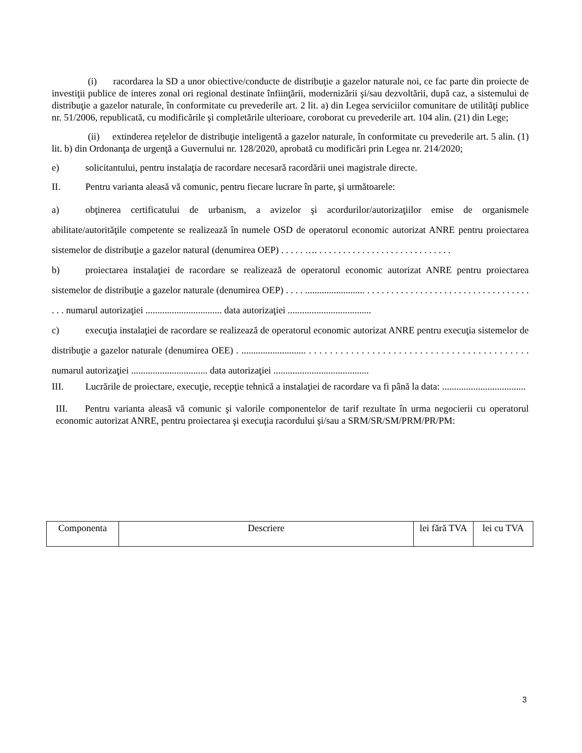(i) racordarea la SD a unor obiective/conducte de distribuţie a gazelor naturale noi, ce fac parte din proiecte de investiţii publice de interes zonal ori regional destinate înfiinţării, modernizării şi/sau dezvoltării, după caz, a sistemului de distribuţie a gazelor naturale, în conformitate cu prevederile art. 2 lit. a) din Legea serviciilor comunitare de utilităţi publice nr. 51/2006, republicată, cu modificările şi completările ulterioare, coroborat cu prevederile art. 104 alin. (21) din Lege;
(ii) extinderea reţelelor de distribuţie inteligentă a gazelor naturale, în conformitate cu prevederile art. 5 alin. (1) lit. b) din Ordonanţa de urgenţă a Guvernului nr. 128/2020, aprobată cu modificări prin Legea nr. 214/2020;
e) solicitantului, pentru instalaţia de racordare necesară racordării unei magistrale directe.
II. Pentru varianta aleasă vă comunic, pentru fiecare lucrare în parte, şi următoarele:
a) obţinerea certificatului de urbanism, a avizelor şi acordurilor/autorizaţiilor emise de organismele abilitate/autorităţile competente se realizează în numele OSD de operatorul economic autorizat ANRE pentru proiectarea sistemelor de distribuţie a gazelor natural (denumirea OEP) . . . . . …. . . . . . . . . . . . . . . . . . . . . . . . . . . . .
b) proiectarea instalaţiei de racordare se realizează de operatorul economic autorizat ANRE pentru proiectarea sistemelor de distribuţie a gazelor naturale (denumirea OEP) . . . . ......................... . . . . . . . . . . . . . . . . . . . . . . . . . . . . . . . . . . . . . numarul autorizaţiei ................................ data autorizaţiei ...................................
c) execuţia instalaţiei de racordare se realizează de operatorul economic autorizat ANRE pentru execuţia sistemelor de distribuţie a gazelor naturale (denumirea OEE) . ........................... . . . . . . . . . . . . . . . . . . . . . . . . . . . . . . . . . . . . . . . . . . numarul autorizaţiei ................................ data autorizaţiei ........................................
III. Lucrările de proiectare, execuţie, recepţie tehnică a instalaţiei de racordare va fi până la data: ...................................
III. Pentru varianta aleasă vă comunic şi valorile componentelor de tarif rezultate în urma negocierii cu operatorul economic autorizat ANRE, pentru proiectarea şi execuţia racordului şi/sau a SRM/SR/SM/PRM/PR/PM:
| Componenta | Descriere | lei fără TVA | lei cu TVA |
3